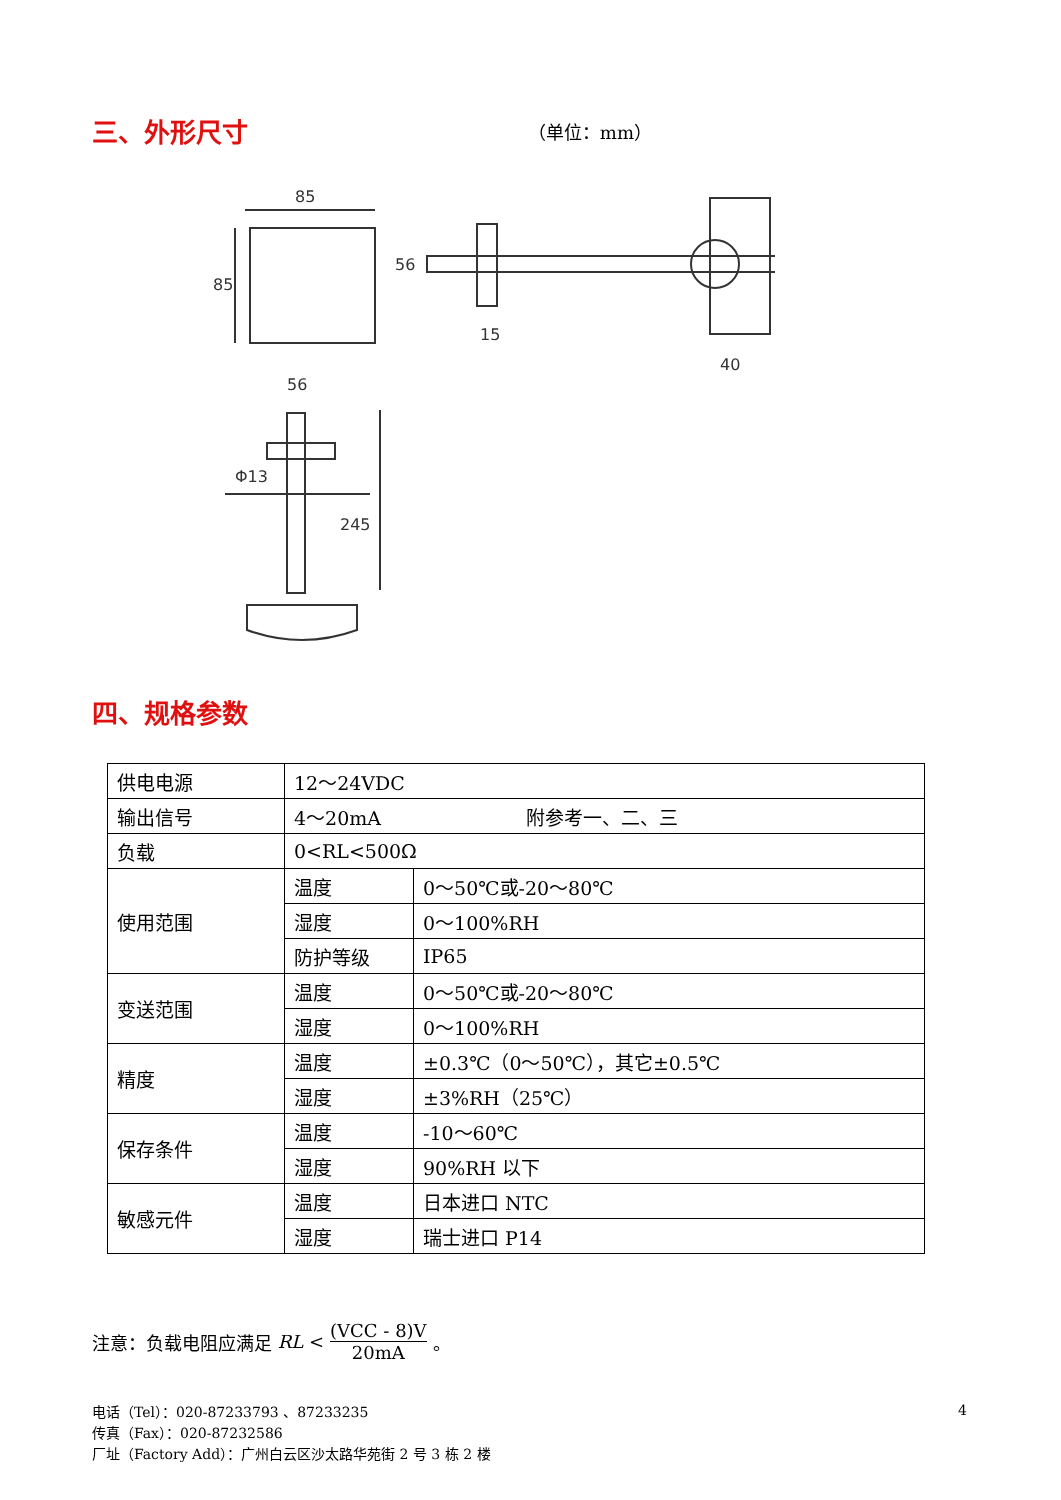三、外形尺寸
（单位：mm）
85
85
56
15
40
Φ13
245
56
四、规格参数
| 供电电源 | 12～24VDC | |
| 输出信号 | 4～20mA 附参考一、二、三 | |
| 负载 | 0<RL<500Ω | |
| 使用范围 | 温度 | 0～50℃或-20～80℃ |
| | 湿度 | 0～100%RH |
| | 防护等级 | IP65 |
| 变送范围 | 温度 | 0～50℃或-20～80℃ |
| | 湿度 | 0～100%RH |
| 精度 | 温度 | ±0.3℃（0～50℃），其它±0.5℃ |
| | 湿度 | ±3%RH（25℃） |
| 保存条件 | 温度 | -10～60℃ |
| | 湿度 | 90%RH 以下 |
| 敏感元件 | 温度 | 日本进口 NTC |
| | 湿度 | 瑞士进口 P14 |
注意：负载电阻应满足 RL < (VCC - 8)V 20mA 。
电话（Tel）：020-87233793 、87233235
传真（Fax）：020-87232586
厂址（Factory Add）：广州白云区沙太路华苑街 2 号 3 栋 2 楼
4